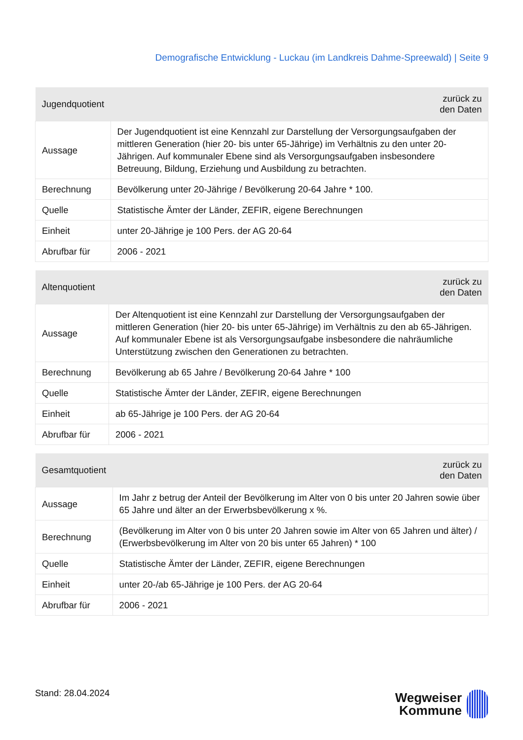Demografische Entwicklung - Luckau (im Landkreis Dahme-Spreewald) | Seite 9
| Jugendquotient | zurück zu den Daten |
| --- | --- |
| Aussage | Der Jugendquotient ist eine Kennzahl zur Darstellung der Versorgungsaufgaben der mittleren Generation (hier 20- bis unter 65-Jährige) im Verhältnis zu den unter 20-Jährigen. Auf kommunaler Ebene sind als Versorgungsaufgaben insbesondere Betreuung, Bildung, Erziehung und Ausbildung zu betrachten. |
| Berechnung | Bevölkerung unter 20-Jährige / Bevölkerung 20-64 Jahre * 100. |
| Quelle | Statistische Ämter der Länder, ZEFIR, eigene Berechnungen |
| Einheit | unter 20-Jährige je 100 Pers. der AG 20-64 |
| Abrufbar für | 2006 - 2021 |
| Altenquotient | zurück zu den Daten |
| --- | --- |
| Aussage | Der Altenquotient ist eine Kennzahl zur Darstellung der Versorgungsaufgaben der mittleren Generation (hier 20- bis unter 65-Jährige) im Verhältnis zu den ab 65-Jährigen. Auf kommunaler Ebene ist als Versorgungsaufgabe insbesondere die nahräumliche Unterstützung zwischen den Generationen zu betrachten. |
| Berechnung | Bevölkerung ab 65 Jahre / Bevölkerung 20-64 Jahre * 100 |
| Quelle | Statistische Ämter der Länder, ZEFIR, eigene Berechnungen |
| Einheit | ab 65-Jährige je 100 Pers. der AG 20-64 |
| Abrufbar für | 2006 - 2021 |
| Gesamtquotient | zurück zu den Daten |
| --- | --- |
| Aussage | Im Jahr z betrug der Anteil der Bevölkerung im Alter von 0 bis unter 20 Jahren sowie über 65 Jahre und älter an der Erwerbsbevölkerung x %. |
| Berechnung | (Bevölkerung im Alter von 0 bis unter 20 Jahren sowie im Alter von 65 Jahren und älter) / (Erwerbsbevölkerung im Alter von 20 bis unter 65 Jahren) * 100 |
| Quelle | Statistische Ämter der Länder, ZEFIR, eigene Berechnungen |
| Einheit | unter 20-/ab 65-Jährige je 100 Pers. der AG 20-64 |
| Abrufbar für | 2006 - 2021 |
Stand: 28.04.2024
Wegweiser
Kommune